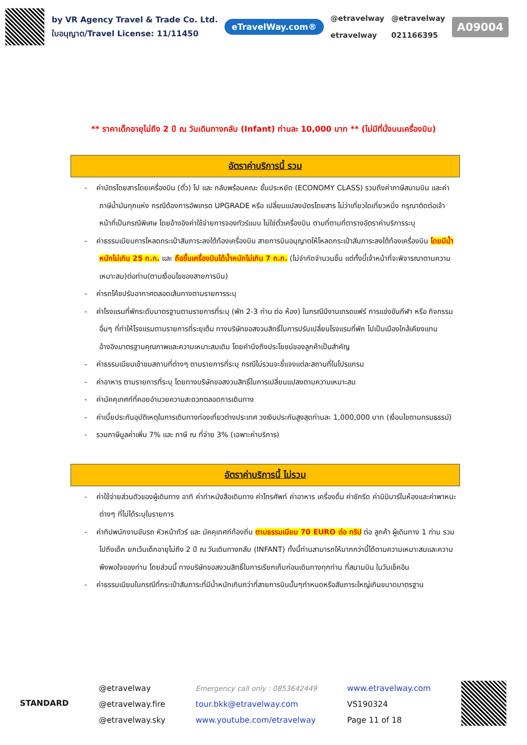by VR Agency Travel & Trade Co. Ltd.
ใบอนุญาต/Travel License: 11/11450
eTravelWay.com®
@etravelway
etravelway
@etravelway
021166395
A09004
** ราคาเด็กอายุไม่ถึง 2 ปี ณ วันเดินทางกลับ (Infant) ท่านละ 10,000 บาท ** (ไม่มีที่นั่งบนเครื่องบิน)
อัตราค่าบริการนี้ รวม
- ค่าบัตรโดยสารโดยเครื่องบิน (ตั๋ว) ไป และ กลับพร้อมคณะ ชั้นประหยัด (ECONOMY CLASS) รวมถึงค่าภาษีสนามบิน และค่าภาษีน้ำมันทุกแห่ง กรณีต้องการอัพเกรด UPGRADE หรือ เปลี่ยนแปลงบัตรโดยสาร ไม่ว่าเที่ยวใดเที่ยวหนึ่ง กรุณาติดต่อเจ้าหน้าที่เป็นกรณีพิเศษ โดยอ้างอิงค่าใช้จ่ายการจองทัวร์แบบ ไม่ใช่ตั๋วเครื่องบิน ตามที่ตามที่ตารางอัตราค่าบริการระบุ
- ค่าธรรมเนียมการโหลดกระเป๋าสัมภาระลงใต้ท้องเครื่องบิน สายการบินอนุญาตให้โหลดกระเป๋าสัมภาระลงใต้ท้องเครื่องบิน โดยมีน้ำหนักไม่เกิน 25 ก.ก. และ ถือขึ้นเครื่องบินได้น้ำหนักไม่เกิน 7 ก.ก. (ไม่จำกัดจำนวนชิ้น แต่ทั้งนี้เจ้าหน้าที่จะพิจารณาตามความเหมาะสม)ต่อท่าน(ตามเงื่อนไขของสายการบิน)
- ค่ารถโค้ชปรับอากาศตลอดเส้นทางตามรายการระบุ
- ค่าโรงแรมที่พักระดับมาตรฐานตามรายการที่ระบุ (พัก 2-3 ท่าน ต่อ ห้อง) ในกรณีมีงานเทรดแฟร์ การแข่งขันกีฬา หรือ กิจกรรมอื่นๆ ที่ทำให้โรงแรมตามรายการที่ระยุเต็ม ทางบริษัทขอสงวนสิทธิ์ในการปรับเปลี่ยนโรงแรมที่พัก ไปเป็นเมืองใกล้เคียงแทน อ้างอิงมาตรฐานคุณภาพและความเหมาะสมเดิม โดยคำนึงถึงประโยชน์ของลูกค้าเป็นสำคัญ
- ค่าธรรมเนียมเข้าชมสถานที่ต่างๆ ตามรายการที่ระบุ กรณีไม่รวมจะชี้แจงแต่ละสถานที่ในโปรแกรม
- ค่าอาหาร ตามรายการที่ระบุ โดยทางบริษัทขอสงวนสิทธิ์ในการเปลี่ยนแปลงตามความเหมาะสม
- ค่ามัคคุเทศก์ที่คอยอำนวยความสะดวกตลอดการเดินทาง
- ค่าเบี้ยประกันอุบัติเหตุในการเดินทางท่องเที่ยวต่างประเทศ วงเงินประกันสูงสุดท่านละ 1,000,000 บาท (เงื่อนไขตามกรมธรรม์)
- รวมภาษีมูลค่าเพิ่ม 7% และ ภาษี ณ ที่จ่าย 3% (เฉพาะค่าบริการ)
อัตราค่าบริการนี้ ไม่รวม
- ค่าใช้จ่ายส่วนตัวของผู้เดินทาง อาทิ ค่าทำหนังสือเดินทาง ค่าโทรศัพท์ ค่าอาหาร เครื่องดื่ม ค่าซักรีด ค่ามินิบาร์ในห้องและค่าพาหนะต่างๆ ที่ไม่ได้ระบุในรายการ
- ค่าทิปพนักงานขับรถ หัวหน้าทัวร์ และ มัคคุเทศก์ท้องถิ่น ตามธรรมเนียม 70 EURO ต่อ ทริป ต่อ ลูกค้า ผู้เดินทาง 1 ท่าน รวมไปถึงเด็ก ยกเว้นเด็กอายุไม่ถึง 2 ปี ณ วันเดินทางกลับ (INFANT) ทั้งนี้ท่านสามารถให้มากกว่านี้ได้ตามความเหมาะสมและความพึงพอใจของท่าน โดยส่วนนี้ ทางบริษัทขอสงวนสิทธิ์ในการเรียกเก็บก่อนเดินทางทุกท่าน ที่สนามบิน ในวันเช็คอิน
- ค่าธรรมเนียมในกรณีที่กระเป๋าสัมภาระที่มีน้ำหนักเกินกว่าที่สายการบินนั้นๆกำหนดหรือสัมภาระใหญ่เกินขนาดมาตรฐาน
STANDARD
@etravelway
@etravelway.fire
@etravelway.sky
Emergency call only : 0853642449
tour.bkk@etravelway.com
www.youtube.com/etravelway
www.etravelway.com
VS190324
Page 11 of 18